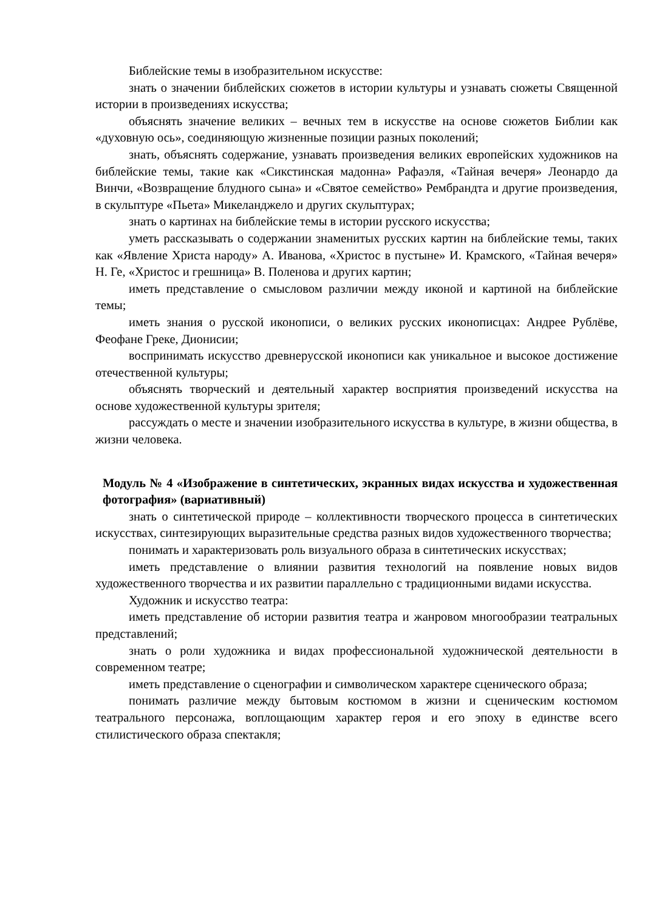Библейские темы в изобразительном искусстве:
знать о значении библейских сюжетов в истории культуры и узнавать сюжеты Священной истории в произведениях искусства;
объяснять значение великих – вечных тем в искусстве на основе сюжетов Библии как «духовную ось», соединяющую жизненные позиции разных поколений;
знать, объяснять содержание, узнавать произведения великих европейских художников на библейские темы, такие как «Сикстинская мадонна» Рафаэля, «Тайная вечеря» Леонардо да Винчи, «Возвращение блудного сына» и «Святое семейство» Рембрандта и другие произведения, в скульптуре «Пьета» Микеланджело и других скульптурах;
знать о картинах на библейские темы в истории русского искусства;
уметь рассказывать о содержании знаменитых русских картин на библейские темы, таких как «Явление Христа народу» А. Иванова, «Христос в пустыне» И. Крамского, «Тайная вечеря» Н. Ге, «Христос и грешница» В. Поленова и других картин;
иметь представление о смысловом различии между иконой и картиной на библейские темы;
иметь знания о русской иконописи, о великих русских иконописцах: Андрее Рублёве, Феофане Греке, Дионисии;
воспринимать искусство древнерусской иконописи как уникальное и высокое достижение отечественной культуры;
объяснять творческий и деятельный характер восприятия произведений искусства на основе художественной культуры зрителя;
рассуждать о месте и значении изобразительного искусства в культуре, в жизни общества, в жизни человека.
Модуль № 4 «Изображение в синтетических, экранных видах искусства и художественная фотография» (вариативный)
знать о синтетической природе – коллективности творческого процесса в синтетических искусствах, синтезирующих выразительные средства разных видов художественного творчества;
понимать и характеризовать роль визуального образа в синтетических искусствах;
иметь представление о влиянии развития технологий на появление новых видов художественного творчества и их развитии параллельно с традиционными видами искусства.
Художник и искусство театра:
иметь представление об истории развития театра и жанровом многообразии театральных представлений;
знать о роли художника и видах профессиональной художнической деятельности в современном театре;
иметь представление о сценографии и символическом характере сценического образа;
понимать различие между бытовым костюмом в жизни и сценическим костюмом театрального персонажа, воплощающим характер героя и его эпоху в единстве всего стилистического образа спектакля;